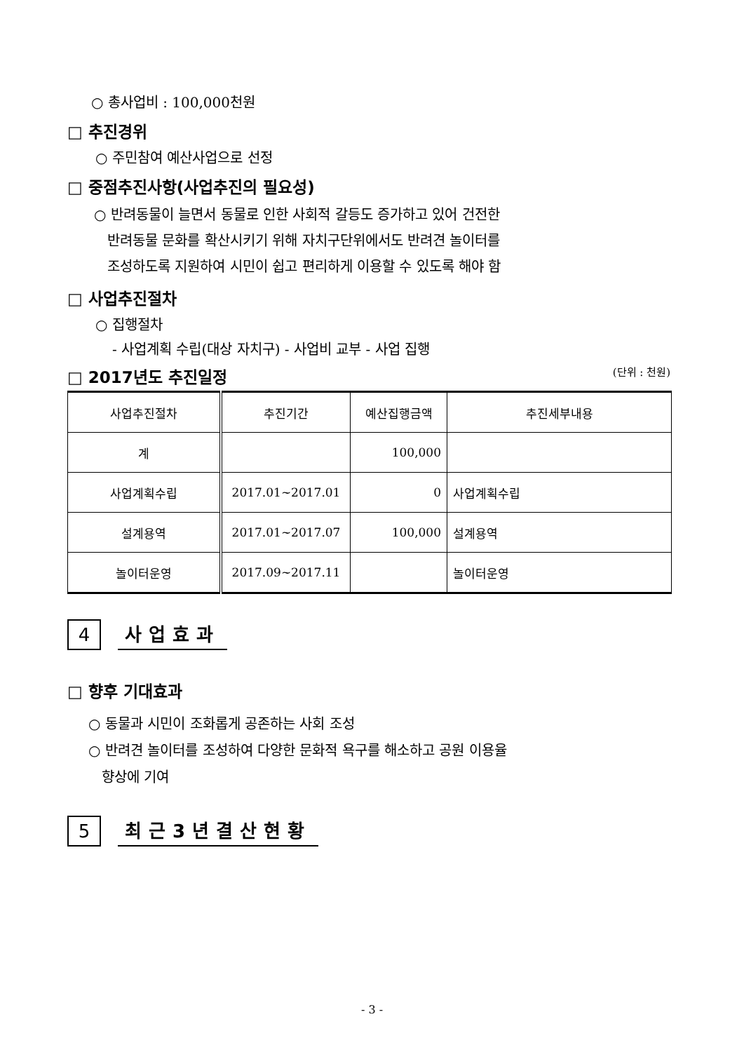○ 총사업비 : 100,000천원
□ 추진경위
○ 주민참여 예산사업으로 선정
□ 중점추진사항(사업추진의 필요성)
○ 반려동물이 늘면서 동물로 인한 사회적 갈등도 증가하고 있어 건전한
반려동물 문화를 확산시키기 위해 자치구단위에서도 반려견 놀이터를
조성하도록 지원하여 시민이 쉽고 편리하게 이용할 수 있도록 해야 함
□ 사업추진절차
○ 집행절차
- 사업계획 수립(대상 자치구) - 사업비 교부 - 사업 집행
□ 2017년도 추진일정
(단위 : 천원)
| 사업추진절차 | 추진기간 | 예산집행금액 | 추진세부내용 |
| --- | --- | --- | --- |
| 계 | | 100,000 | |
| 사업계획수립 | 2017.01~2017.01 | 0 | 사업계획수립 |
| 설계용역 | 2017.01~2017.07 | 100,000 | 설계용역 |
| 놀이터운영 | 2017.09~2017.11 | | 놀이터운영 |
4
사업효과
□ 향후 기대효과
○ 동물과 시민이 조화롭게 공존하는 사회 조성
○ 반려견 놀이터를 조성하여 다양한 문화적 욕구를 해소하고 공원 이용율
향상에 기여
5
최근3년결산현황
- 3 -